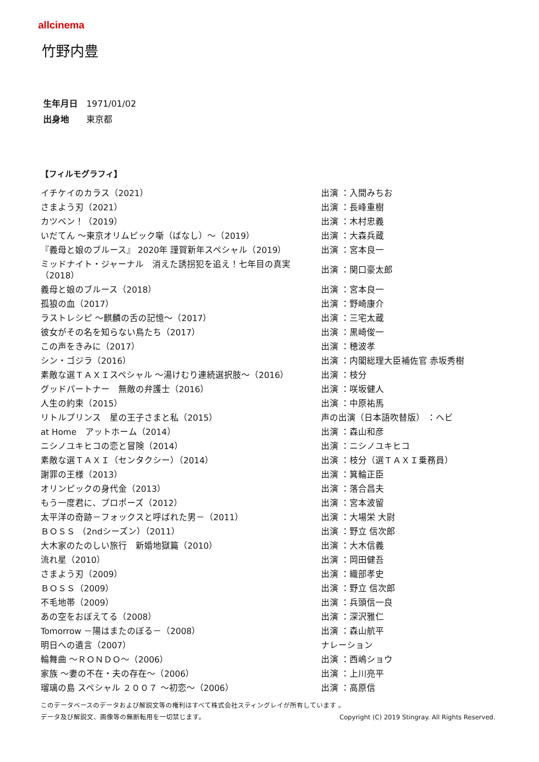allcinema
竹野内豊
生年月日 1971/01/02
出身地 東京都
【フィルモグラフィ】
| イチケイのカラス（2021） | 出演 ：入間みちお |
| さまよう刃（2021） | 出演 ：長峰重樹 |
| カツベン！（2019） | 出演 ：木村忠義 |
| いだてん ～東京オリムピック噺（ばなし）～（2019） | 出演 ：大森兵蔵 |
| 『義母と娘のブルース』 2020年 謹賀新年スペシャル（2019） | 出演 ：宮本良一 |
| ミッドナイト・ジャーナル 消えた誘拐犯を追え！七年目の真実（2018） | 出演 ：関口豪太郎 |
| 義母と娘のブルース（2018） | 出演 ：宮本良一 |
| 孤狼の血（2017） | 出演 ：野崎康介 |
| ラストレシピ ～麒麟の舌の記憶～（2017） | 出演 ：三宅太蔵 |
| 彼女がその名を知らない鳥たち（2017） | 出演 ：黒崎俊一 |
| この声をきみに（2017） | 出演 ：穂波孝 |
| シン・ゴジラ（2016） | 出演 ：内閣総理大臣補佐官 赤坂秀樹 |
| 素敵な選ＴＡＸＩスペシャル ～湯けむり連続選択肢～（2016） | 出演 ：枝分 |
| グッドパートナー 無敵の弁護士（2016） | 出演 ：咲坂健人 |
| 人生の約束（2015） | 出演 ：中原祐馬 |
| リトルプリンス 星の王子さまと私（2015） | 声の出演（日本語吹替版） ：ヘビ |
| at Home アットホーム（2014） | 出演 ：森山和彦 |
| ニシノユキヒコの恋と冒険（2014） | 出演 ：ニシノユキヒコ |
| 素敵な選ＴＡＸＩ（センタクシー）（2014） | 出演 ：枝分（選ＴＡＸＩ乗務員） |
| 謝罪の王様（2013） | 出演 ：箕輪正臣 |
| オリンピックの身代金（2013） | 出演 ：落合昌夫 |
| もう一度君に、プロポーズ（2012） | 出演 ：宮本波留 |
| 太平洋の奇跡－フォックスと呼ばれた男－（2011） | 出演 ：大場栄 大尉 |
| ＢＯＳＳ （2ndシーズン）（2011） | 出演 ：野立 信次郎 |
| 大木家のたのしい旅行 新婚地獄篇（2010） | 出演 ：大木信義 |
| 流れ星（2010） | 出演 ：岡田健吾 |
| さまよう刃（2009） | 出演 ：織部孝史 |
| ＢＯＳＳ（2009） | 出演 ：野立 信次郎 |
| 不毛地帯（2009） | 出演 ：兵頭信一良 |
| あの空をおぼえてる（2008） | 出演 ：深沢雅仁 |
| Tomorrow －陽はまたのぼる－（2008） | 出演 ：森山航平 |
| 明日への遺言（2007） | ナレーション |
| 輪舞曲 ～ＲＯＮＤＯ～（2006） | 出演 ：西嶋ショウ |
| 家族 ～妻の不在・夫の存在～（2006） | 出演 ：上川亮平 |
| 瑠璃の島 スペシャル ２００７ ～初恋～（2006） | 出演 ：高原信 |
このデータベースのデータおよび解説文等の権利はすべて株式会社スティングレイが所有しています 。
データ及び解説文、画像等の無断転用を一切禁じます。 Copyright (C) 2019 Stingray. All Rights Reserved.